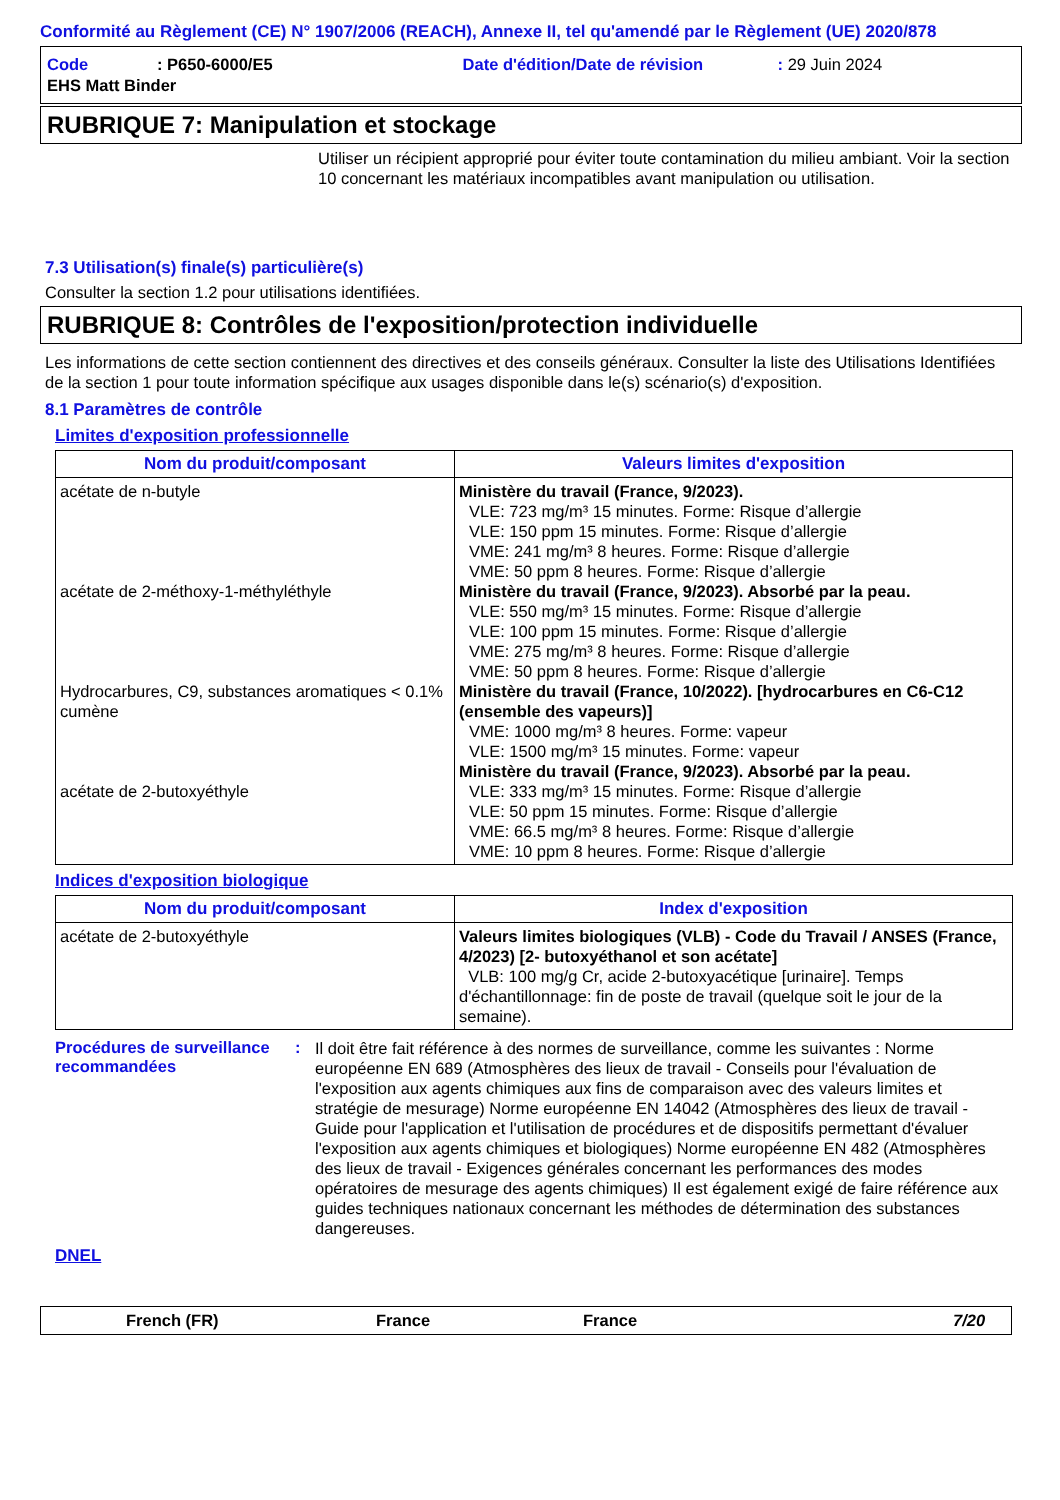Conformité au Règlement (CE) N° 1907/2006 (REACH), Annexe II, tel qu'amendé par le Règlement (UE) 2020/878
Code: P650-6000/E5 Date d'édition/Date de révision: 29 Juin 2024
EHS Matt Binder
RUBRIQUE 7: Manipulation et stockage
Utiliser un récipient approprié pour éviter toute contamination du milieu ambiant. Voir la section 10 concernant les matériaux incompatibles avant manipulation ou utilisation.
7.3 Utilisation(s) finale(s) particulière(s)
Consulter la section 1.2 pour utilisations identifiées.
RUBRIQUE 8: Contrôles de l'exposition/protection individuelle
Les informations de cette section contiennent des directives et des conseils généraux. Consulter la liste des Utilisations Identifiées de la section 1 pour toute information spécifique aux usages disponible dans le(s) scénario(s) d'exposition.
8.1 Paramètres de contrôle
Limites d'exposition professionnelle
| Nom du produit/composant | Valeurs limites d'exposition |
| --- | --- |
| acétate de n-butyle acétate de 2-méthoxy-1-méthyléthyle Hydrocarbures, C9, substances aromatiques < 0.1% cumène acétate de 2-butoxyéthyle | Ministère du travail (France, 9/2023). VLE: 723 mg/m³ 15 minutes. Forme: Risque d’allergie VLE: 150 ppm 15 minutes. Forme: Risque d’allergie VME: 241 mg/m³ 8 heures. Forme: Risque d’allergie VME: 50 ppm 8 heures. Forme: Risque d’allergie Ministère du travail (France, 9/2023). Absorbé par la peau. VLE: 550 mg/m³ 15 minutes. Forme: Risque d’allergie VLE: 100 ppm 15 minutes. Forme: Risque d’allergie VME: 275 mg/m³ 8 heures. Forme: Risque d’allergie VME: 50 ppm 8 heures. Forme: Risque d’allergie Ministère du travail (France, 10/2022). [hydrocarbures en C6-C12 (ensemble des vapeurs)] VME: 1000 mg/m³ 8 heures. Forme: vapeur VLE: 1500 mg/m³ 15 minutes. Forme: vapeur Ministère du travail (France, 9/2023). Absorbé par la peau. VLE: 333 mg/m³ 15 minutes. Forme: Risque d’allergie VLE: 50 ppm 15 minutes. Forme: Risque d’allergie VME: 66.5 mg/m³ 8 heures. Forme: Risque d’allergie VME: 10 ppm 8 heures. Forme: Risque d’allergie |
Indices d'exposition biologique
| Nom du produit/composant | Index d'exposition |
| --- | --- |
| acétate de 2-butoxyéthyle | Valeurs limites biologiques (VLB) - Code du Travail / ANSES (France, 4/2023) [2- butoxyéthanol et son acétate] VLB: 100 mg/g Cr, acide 2-butoxyacétique [urinaire]. Temps d'échantillonnage: fin de poste de travail (quelque soit le jour de la semaine). |
Procédures de surveillance recommandées
:
Il doit être fait référence à des normes de surveillance, comme les suivantes : Norme européenne EN 689 (Atmosphères des lieux de travail - Conseils pour l'évaluation de l'exposition aux agents chimiques aux fins de comparaison avec des valeurs limites et stratégie de mesurage) Norme européenne EN 14042 (Atmosphères des lieux de travail - Guide pour l'application et l'utilisation de procédures et de dispositifs permettant d'évaluer l'exposition aux agents chimiques et biologiques) Norme européenne EN 482 (Atmosphères des lieux de travail - Exigences générales concernant les performances des modes opératoires de mesurage des agents chimiques) Il est également exigé de faire référence aux guides techniques nationaux concernant les méthodes de détermination des substances dangereuses.
DNEL
French (FR) France France 7/20